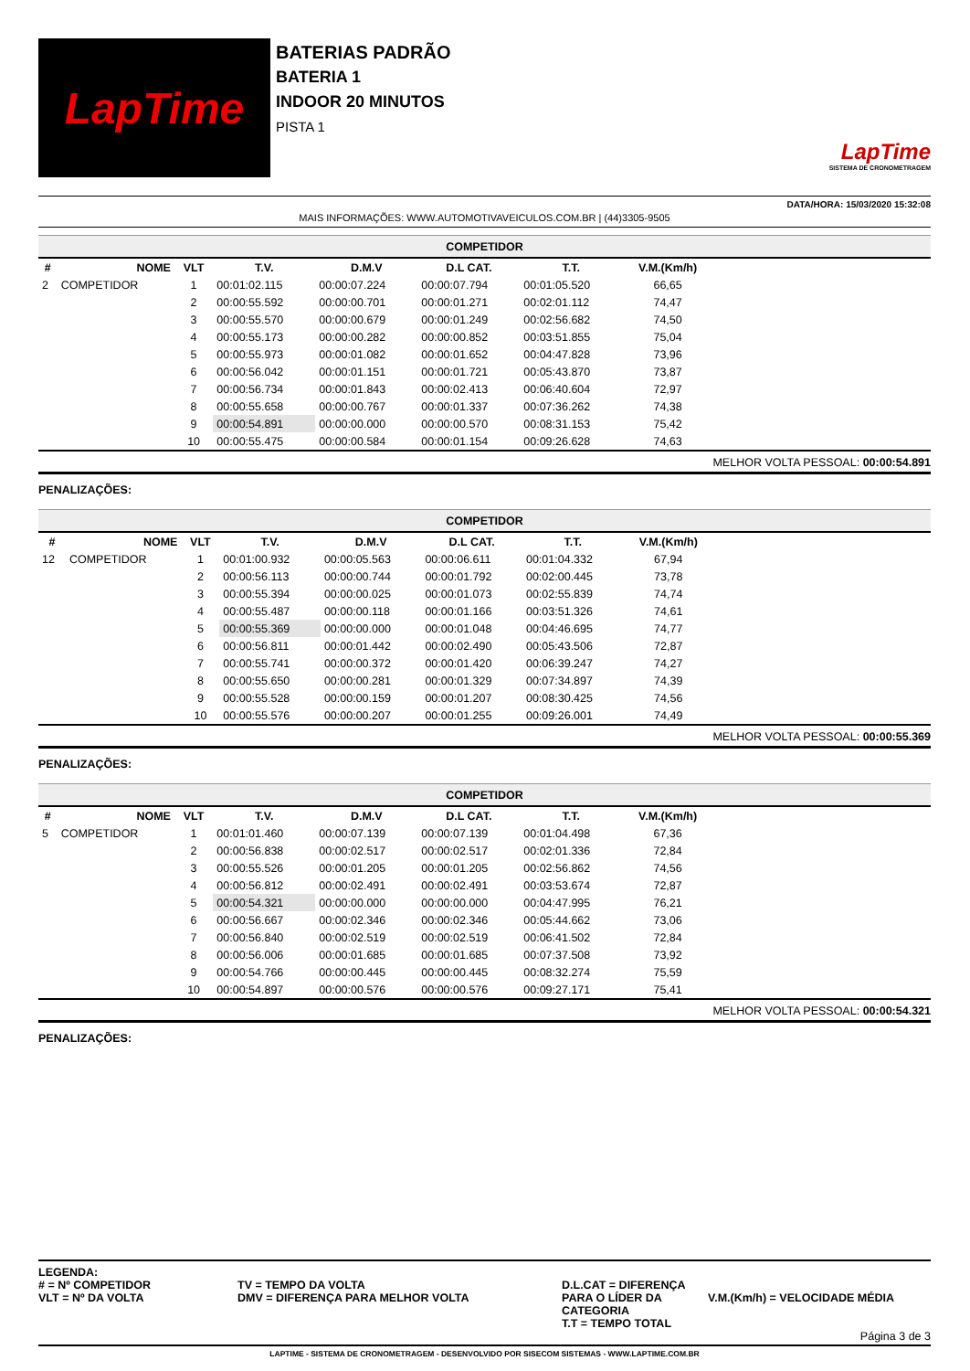LapTime
BATERIAS PADRÃO
BATERIA 1
INDOOR 20 MINUTOS
PISTA 1
LapTime
SISTEMA DE CRONOMETRAGEM
DATA/HORA: 15/03/2020 15:32:08
MAIS INFORMAÇÕES: WWW.AUTOMOTIVAVEICULOS.COM.BR | (44)3305-9505
| COMPETIDOR | | | | | | | | |
| # | NOME | VLT | T.V. | D.M.V | D.L CAT. | T.T. | V.M.(Km/h) | |
| 2 | COMPETIDOR | 1 | 00:01:02.115 | 00:00:07.224 | 00:00:07.794 | 00:01:05.520 | 66,65 | |
| | | 2 | 00:00:55.592 | 00:00:00.701 | 00:00:01.271 | 00:02:01.112 | 74,47 | |
| | | 3 | 00:00:55.570 | 00:00:00.679 | 00:00:01.249 | 00:02:56.682 | 74,50 | |
| | | 4 | 00:00:55.173 | 00:00:00.282 | 00:00:00.852 | 00:03:51.855 | 75,04 | |
| | | 5 | 00:00:55.973 | 00:00:01.082 | 00:00:01.652 | 00:04:47.828 | 73,96 | |
| | | 6 | 00:00:56.042 | 00:00:01.151 | 00:00:01.721 | 00:05:43.870 | 73,87 | |
| | | 7 | 00:00:56.734 | 00:00:01.843 | 00:00:02.413 | 00:06:40.604 | 72,97 | |
| | | 8 | 00:00:55.658 | 00:00:00.767 | 00:00:01.337 | 00:07:36.262 | 74,38 | |
| | | 9 | 00:00:54.891 | 00:00:00.000 | 00:00:00.570 | 00:08:31.153 | 75,42 | |
| | | 10 | 00:00:55.475 | 00:00:00.584 | 00:00:01.154 | 00:09:26.628 | 74,63 | |
MELHOR VOLTA PESSOAL: 00:00:54.891
PENALIZAÇÕES:
| COMPETIDOR | | | | | | | | |
| # | NOME | VLT | T.V. | D.M.V | D.L CAT. | T.T. | V.M.(Km/h) | |
| 12 | COMPETIDOR | 1 | 00:01:00.932 | 00:00:05.563 | 00:00:06.611 | 00:01:04.332 | 67,94 | |
| | | 2 | 00:00:56.113 | 00:00:00.744 | 00:00:01.792 | 00:02:00.445 | 73,78 | |
| | | 3 | 00:00:55.394 | 00:00:00.025 | 00:00:01.073 | 00:02:55.839 | 74,74 | |
| | | 4 | 00:00:55.487 | 00:00:00.118 | 00:00:01.166 | 00:03:51.326 | 74,61 | |
| | | 5 | 00:00:55.369 | 00:00:00.000 | 00:00:01.048 | 00:04:46.695 | 74,77 | |
| | | 6 | 00:00:56.811 | 00:00:01.442 | 00:00:02.490 | 00:05:43.506 | 72,87 | |
| | | 7 | 00:00:55.741 | 00:00:00.372 | 00:00:01.420 | 00:06:39.247 | 74,27 | |
| | | 8 | 00:00:55.650 | 00:00:00.281 | 00:00:01.329 | 00:07:34.897 | 74,39 | |
| | | 9 | 00:00:55.528 | 00:00:00.159 | 00:00:01.207 | 00:08:30.425 | 74,56 | |
| | | 10 | 00:00:55.576 | 00:00:00.207 | 00:00:01.255 | 00:09:26.001 | 74,49 | |
MELHOR VOLTA PESSOAL: 00:00:55.369
PENALIZAÇÕES:
| COMPETIDOR | | | | | | | | |
| # | NOME | VLT | T.V. | D.M.V | D.L CAT. | T.T. | V.M.(Km/h) | |
| 5 | COMPETIDOR | 1 | 00:01:01.460 | 00:00:07.139 | 00:00:07.139 | 00:01:04.498 | 67,36 | |
| | | 2 | 00:00:56.838 | 00:00:02.517 | 00:00:02.517 | 00:02:01.336 | 72,84 | |
| | | 3 | 00:00:55.526 | 00:00:01.205 | 00:00:01.205 | 00:02:56.862 | 74,56 | |
| | | 4 | 00:00:56.812 | 00:00:02.491 | 00:00:02.491 | 00:03:53.674 | 72,87 | |
| | | 5 | 00:00:54.321 | 00:00:00.000 | 00:00:00.000 | 00:04:47.995 | 76,21 | |
| | | 6 | 00:00:56.667 | 00:00:02.346 | 00:00:02.346 | 00:05:44.662 | 73,06 | |
| | | 7 | 00:00:56.840 | 00:00:02.519 | 00:00:02.519 | 00:06:41.502 | 72,84 | |
| | | 8 | 00:00:56.006 | 00:00:01.685 | 00:00:01.685 | 00:07:37.508 | 73,92 | |
| | | 9 | 00:00:54.766 | 00:00:00.445 | 00:00:00.445 | 00:08:32.274 | 75,59 | |
| | | 10 | 00:00:54.897 | 00:00:00.576 | 00:00:00.576 | 00:09:27.171 | 75,41 | |
MELHOR VOLTA PESSOAL: 00:00:54.321
PENALIZAÇÕES:
LEGENDA:
# = Nº COMPETIDOR
VLT = Nº DA VOLTA
TV = TEMPO DA VOLTA
DMV = DIFERENÇA PARA MELHOR VOLTA
D.L.CAT = DIFERENÇA PARA O LÍDER DA CATEGORIA
T.T = TEMPO TOTAL
V.M.(Km/h) = VELOCIDADE MÉDIA
Página 3 de 3
LAPTIME - SISTEMA DE CRONOMETRAGEM - DESENVOLVIDO POR SISECOM SISTEMAS - WWW.LAPTIME.COM.BR